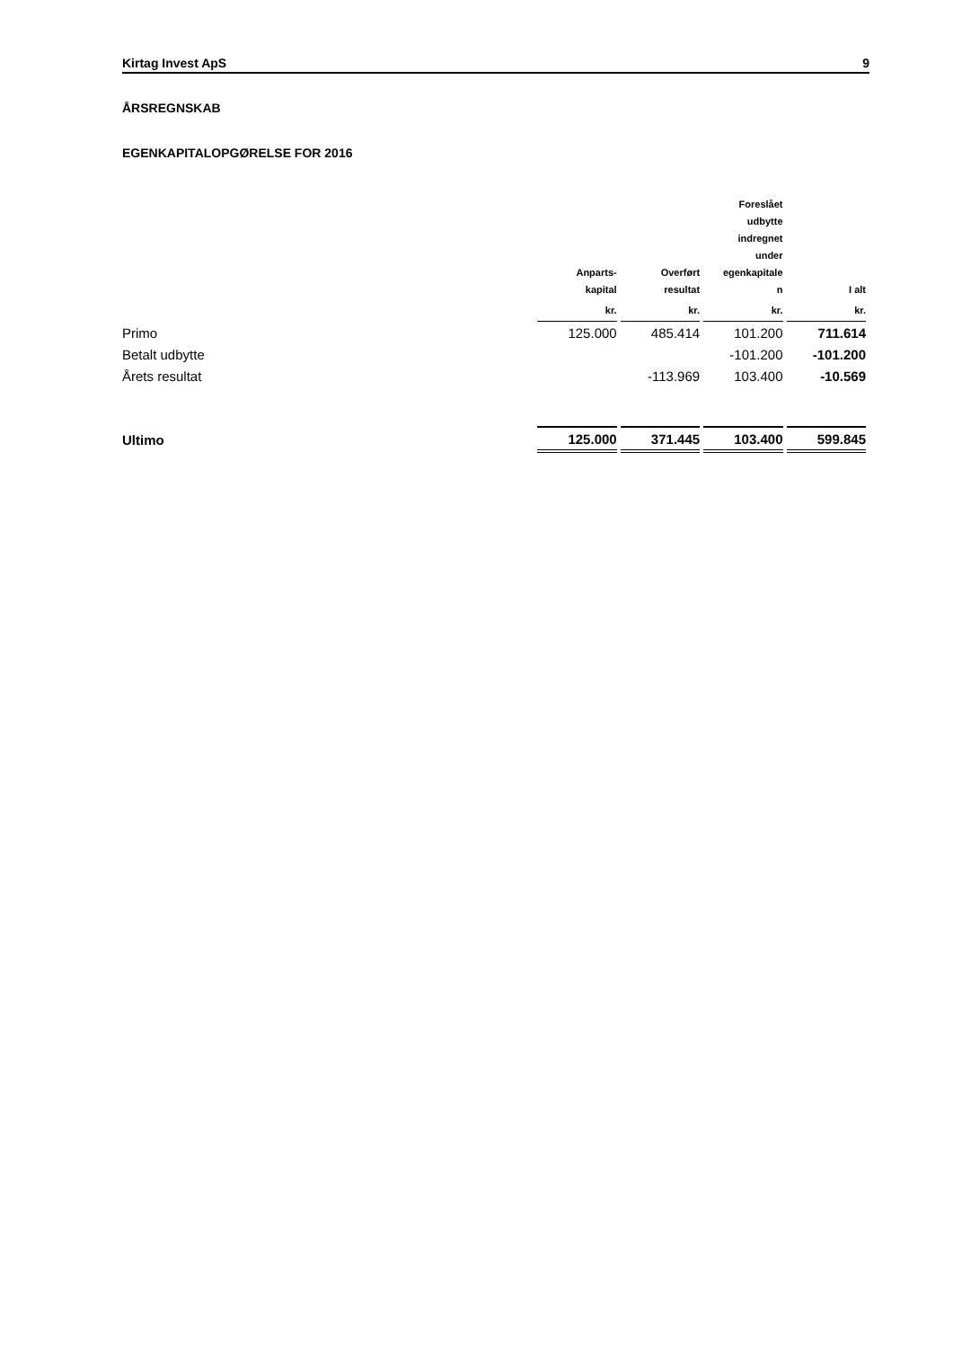Kirtag Invest ApS 9
ÅRSREGNSKAB
EGENKAPITALOPGØRELSE FOR 2016
| | Anparts- kapital | Overført resultat | Foreslået udbytte indregnet under egenkapitale n | I alt |
| --- | --- | --- | --- | --- |
| | kr. | kr. | kr. | kr. |
| Primo | 125.000 | 485.414 | 101.200 | 711.614 |
| Betalt udbytte | | | -101.200 | -101.200 |
| Årets resultat | | -113.969 | 103.400 | -10.569 |
| Ultimo | 125.000 | 371.445 | 103.400 | 599.845 |